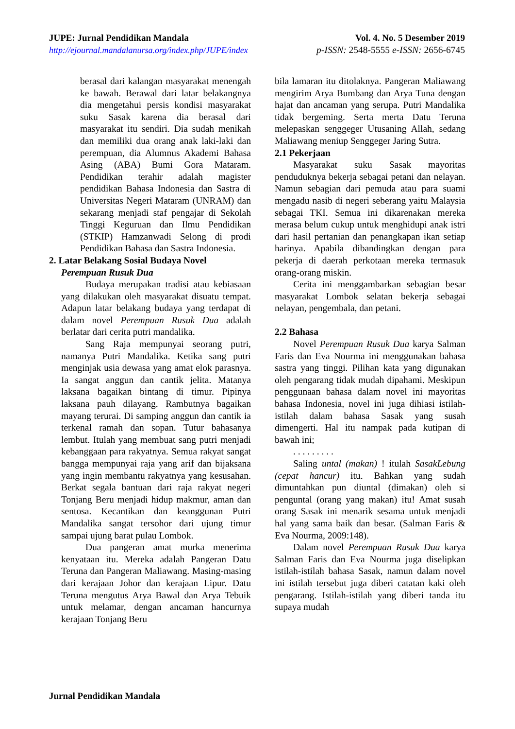JUPE: Jurnal Pendidikan Mandala
http://ejournal.mandalanursa.org/index.php/JUPE/index
Vol. 4. No. 5 Desember 2019
p-ISSN: 2548-5555 e-ISSN: 2656-6745
berasal dari kalangan masyarakat menengah ke bawah. Berawal dari latar belakangnya dia mengetahui persis kondisi masyarakat suku Sasak karena dia berasal dari masyarakat itu sendiri. Dia sudah menikah dan memiliki dua orang anak laki-laki dan perempuan, dia Alumnus Akademi Bahasa Asing (ABA) Bumi Gora Mataram. Pendidikan terahir adalah magister pendidikan Bahasa Indonesia dan Sastra di Universitas Negeri Mataram (UNRAM) dan sekarang menjadi staf pengajar di Sekolah Tinggi Keguruan dan Ilmu Pendidikan (STKIP) Hamzanwadi Selong di prodi Pendidikan Bahasa dan Sastra Indonesia.
2. Latar Belakang Sosial Budaya Novel
Perempuan Rusuk Dua
Budaya merupakan tradisi atau kebiasaan yang dilakukan oleh masyarakat disuatu tempat. Adapun latar belakang budaya yang terdapat di dalam novel Perempuan Rusuk Dua adalah berlatar dari cerita putri mandalika.
Sang Raja mempunyai seorang putri, namanya Putri Mandalika. Ketika sang putri menginjak usia dewasa yang amat elok parasnya. Ia sangat anggun dan cantik jelita. Matanya laksana bagaikan bintang di timur. Pipinya laksana pauh dilayang. Rambutnya bagaikan mayang terurai. Di samping anggun dan cantik ia terkenal ramah dan sopan. Tutur bahasanya lembut. Itulah yang membuat sang putri menjadi kebanggaan para rakyatnya. Semua rakyat sangat bangga mempunyai raja yang arif dan bijaksana yang ingin membantu rakyatnya yang kesusahan. Berkat segala bantuan dari raja rakyat negeri Tonjang Beru menjadi hidup makmur, aman dan sentosa. Kecantikan dan keanggunan Putri Mandalika sangat tersohor dari ujung timur sampai ujung barat pulau Lombok.
Dua pangeran amat murka menerima kenyataan itu. Mereka adalah Pangeran Datu Teruna dan Pangeran Maliawang. Masing-masing dari kerajaan Johor dan kerajaan Lipur. Datu Teruna mengutus Arya Bawal dan Arya Tebuik untuk melamar, dengan ancaman hancurnya kerajaan Tonjang Beru
bila lamaran itu ditolaknya. Pangeran Maliawang mengirim Arya Bumbang dan Arya Tuna dengan hajat dan ancaman yang serupa. Putri Mandalika tidak bergeming. Serta merta Datu Teruna melepaskan senggeger Utusaning Allah, sedang Maliawang meniup Senggeger Jaring Sutra.
2.1 Pekerjaan
Masyarakat suku Sasak mayoritas penduduknya bekerja sebagai petani dan nelayan. Namun sebagian dari pemuda atau para suami mengadu nasib di negeri seberang yaitu Malaysia sebagai TKI. Semua ini dikarenakan mereka merasa belum cukup untuk menghidupi anak istri dari hasil pertanian dan penangkapan ikan setiap harinya. Apabila dibandingkan dengan para pekerja di daerah perkotaan mereka termasuk orang-orang miskin.
Cerita ini menggambarkan sebagian besar masyarakat Lombok selatan bekerja sebagai nelayan, pengembala, dan petani.
2.2 Bahasa
Novel Perempuan Rusuk Dua karya Salman Faris dan Eva Nourma ini menggunakan bahasa sastra yang tinggi. Pilihan kata yang digunakan oleh pengarang tidak mudah dipahami. Meskipun penggunaan bahasa dalam novel ini mayoritas bahasa Indonesia, novel ini juga dihiasi istilah-istilah dalam bahasa Sasak yang susah dimengerti. Hal itu nampak pada kutipan di bawah ini;
. . . . . . . . .
Saling untal (makan) ! itulah SasakLebung (cepat hancur) itu. Bahkan yang sudah dimuntahkan pun diuntal (dimakan) oleh si penguntal (orang yang makan) itu! Amat susah orang Sasak ini menarik sesama untuk menjadi hal yang sama baik dan besar. (Salman Faris & Eva Nourma, 2009:148).
Dalam novel Perempuan Rusuk Dua karya Salman Faris dan Eva Nourma juga diselipkan istilah-istilah bahasa Sasak, namun dalam novel ini istilah tersebut juga diberi catatan kaki oleh pengarang. Istilah-istilah yang diberi tanda itu supaya mudah
Jurnal Pendidikan Mandala